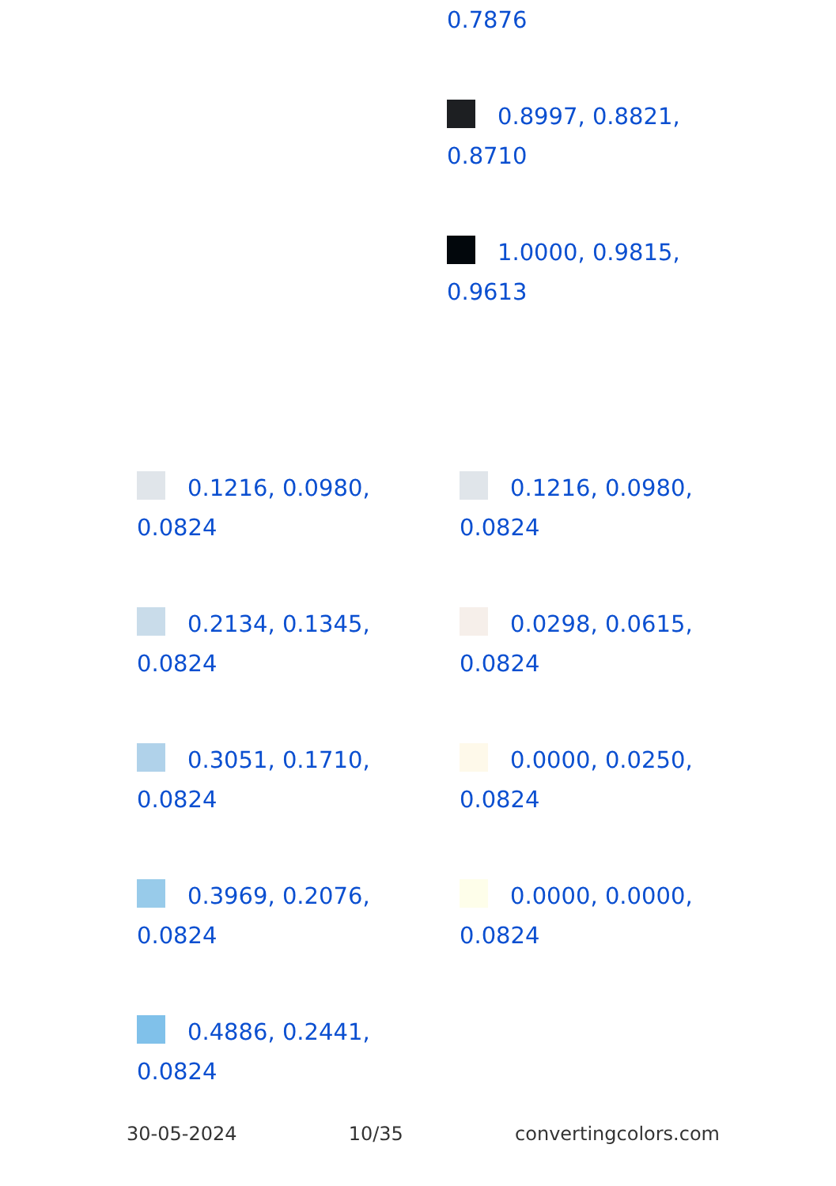0.7876
0.8997, 0.8821, 0.8710
1.0000, 0.9815, 0.9613
0.1216, 0.0980, 0.0824
0.1216, 0.0980, 0.0824
0.2134, 0.1345, 0.0824
0.0298, 0.0615, 0.0824
0.3051, 0.1710, 0.0824
0.0000, 0.0250, 0.0824
0.3969, 0.2076, 0.0824
0.0000, 0.0000, 0.0824
0.4886, 0.2441, 0.0824
30-05-2024 10/35 convertingcolors.com